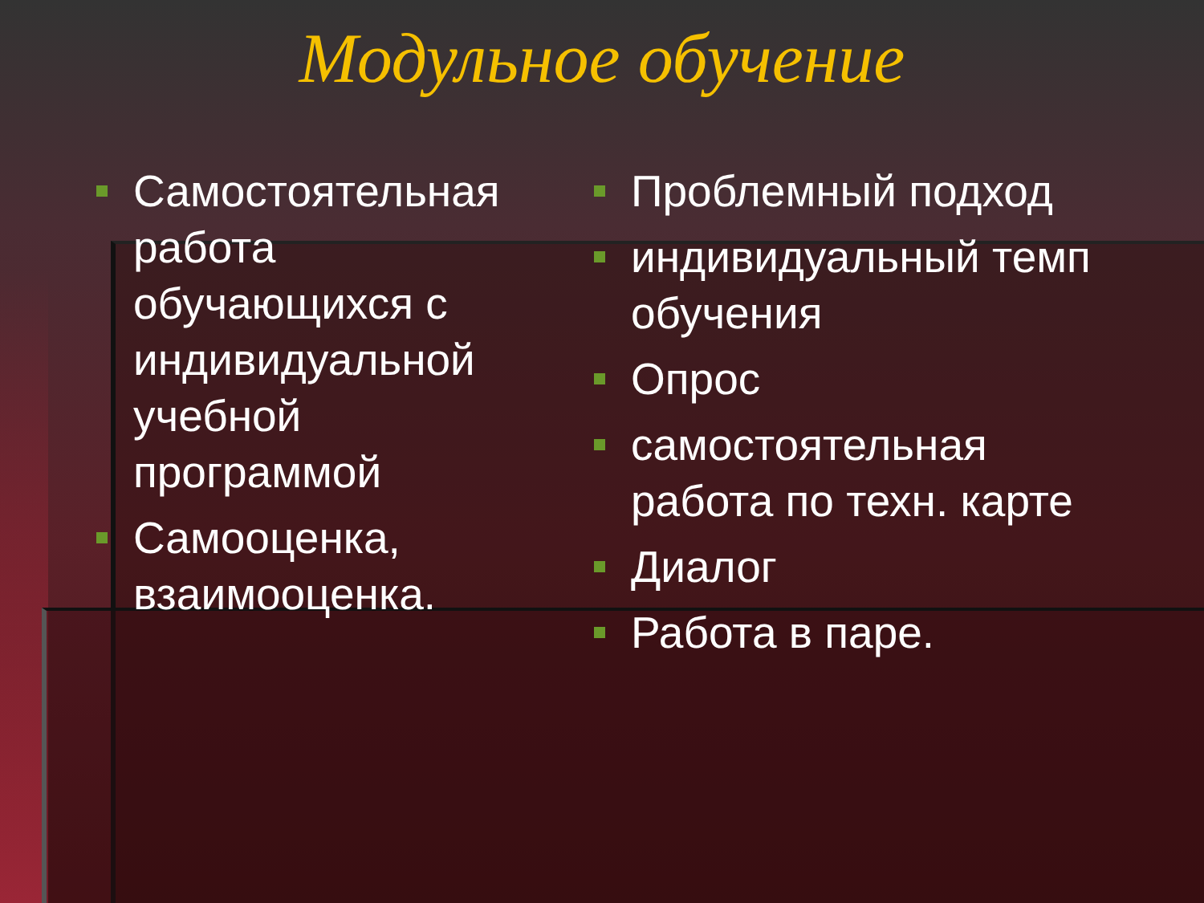Модульное обучение
Самостоятельная работа обучающихся с индивидуальной учебной программой
Самооценка, взаимооценка.
Проблемный подход
индивидуальный темп обучения
Опрос
самостоятельная работа по техн. карте
Диалог
Работа в паре.